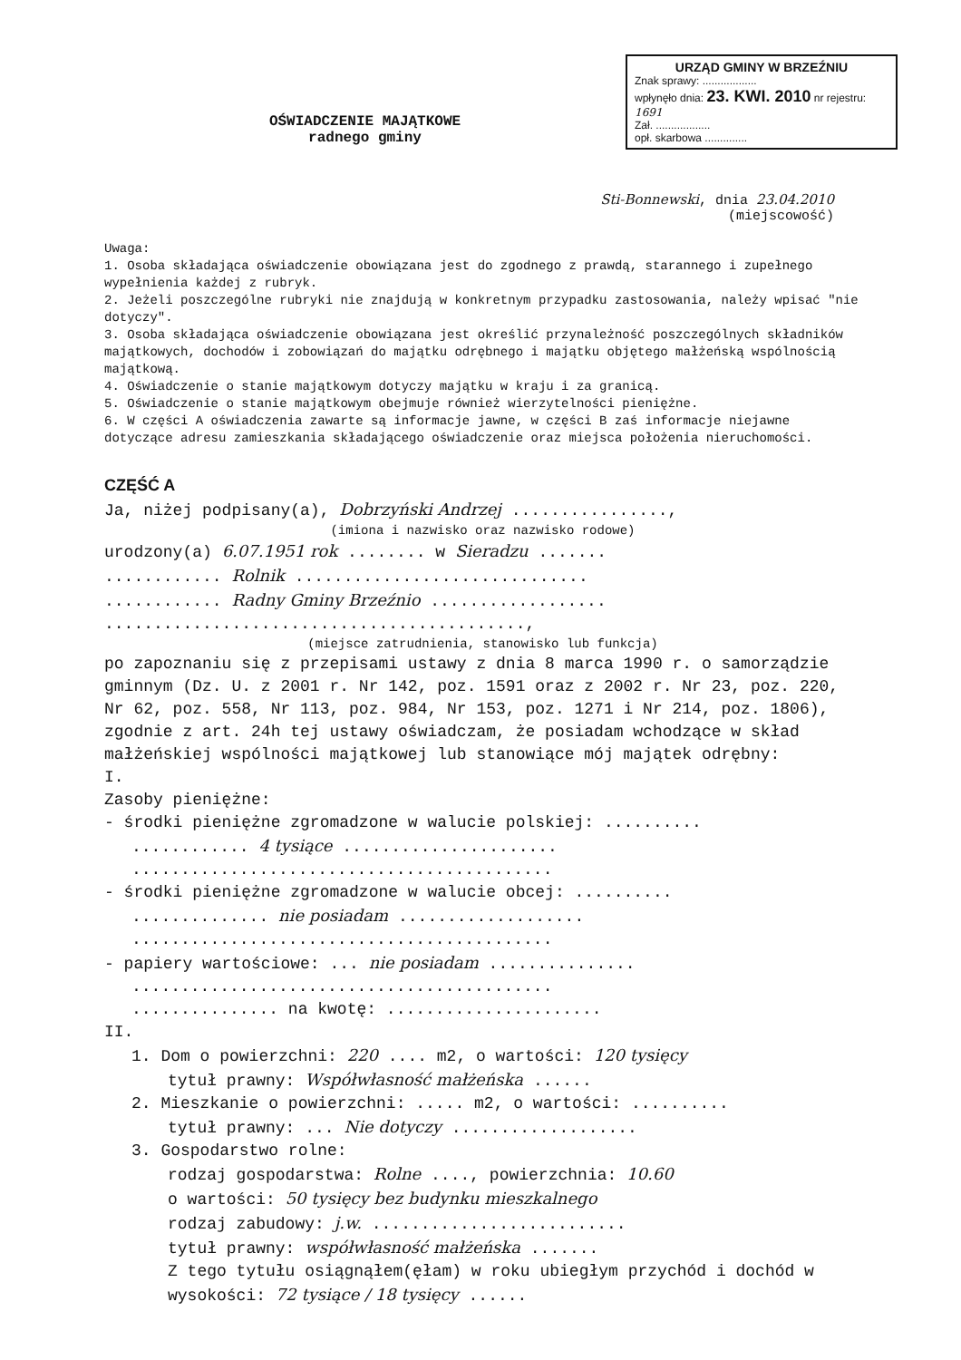URZĄD GMINY W BRZEŹNIU
Znak sprawy: ..................
wpłynęło dnia: 23. KWI. 2010 nr rejestru: 1691
Zał. ..................
opł. skarbowa ..............
OŚWIADCZENIE MAJĄTKOWE
radnego gminy
Sti-Bonnewski, dnia 23.04.2010
(miejscowość)
Uwaga:
1. Osoba składająca oświadczenie obowiązana jest do zgodnego z prawdą, starannego i zupełnego wypełnienia każdej z rubryk.
2. Jeżeli poszczególne rubryki nie znajdują w konkretnym przypadku zastosowania, należy wpisać "nie dotyczy".
3. Osoba składająca oświadczenie obowiązana jest określić przynależność poszczególnych składników majątkowych, dochodów i zobowiązań do majątku odrębnego i majątku objętego małżeńską wspólnością majątkową.
4. Oświadczenie o stanie majątkowym dotyczy majątku w kraju i za granicą.
5. Oświadczenie o stanie majątkowym obejmuje również wierzytelności pieniężne.
6. W części A oświadczenia zawarte są informacje jawne, w części B zaś informacje niejawne dotyczące adresu zamieszkania składającego oświadczenie oraz miejsca położenia nieruchomości.
CZĘŚĆ A
Ja, niżej podpisany(a), Dobrzyński Andrzej ................,
(imiona i nazwisko oraz nazwisko rodowe)
urodzony(a) 6.07.1951 rok ........ w Sieradzu .......
............ Rolnik ..............................
............ Radny Gminy Brzeźnio ..................
...........................................,
(miejsce zatrudnienia, stanowisko lub funkcja)
po zapoznaniu się z przepisami ustawy z dnia 8 marca 1990 r. o samorządzie gminnym (Dz. U. z 2001 r. Nr 142, poz. 1591 oraz z 2002 r. Nr 23, poz. 220, Nr 62, poz. 558, Nr 113, poz. 984, Nr 153, poz. 1271 i Nr 214, poz. 1806), zgodnie z art. 24h tej ustawy oświadczam, że posiadam wchodzące w skład małżeńskiej wspólności majątkowej lub stanowiące mój majątek odrębny:
I.
Zasoby pieniężne:
- środki pieniężne zgromadzone w walucie polskiej: ..........
............ 4 tysiące ......................
...........................................
- środki pieniężne zgromadzone w walucie obcej: ..........
.............. nie posiadam ...................
...........................................
- papiery wartościowe: ... nie posiadam ...............
...........................................
............... na kwotę: ......................
II.
1. Dom o powierzchni: 220 .... m2, o wartości: 120 tysięcy
tytuł prawny: Współwłasność małżeńska ......
2. Mieszkanie o powierzchni: ..... m2, o wartości: ..........
tytuł prawny: ... Nie dotyczy ...................
3. Gospodarstwo rolne:
rodzaj gospodarstwa: Rolne ...., powierzchnia: 10.60
o wartości: 50 tysięcy bez budynku mieszkalnego
rodzaj zabudowy: j.w. ..........................
tytuł prawny: współwłasność małżeńska .......
Z tego tytułu osiągnąłem(ęłam) w roku ubiegłym przychód i dochód w wysokości: 72 tysiące / 18 tysięcy ......